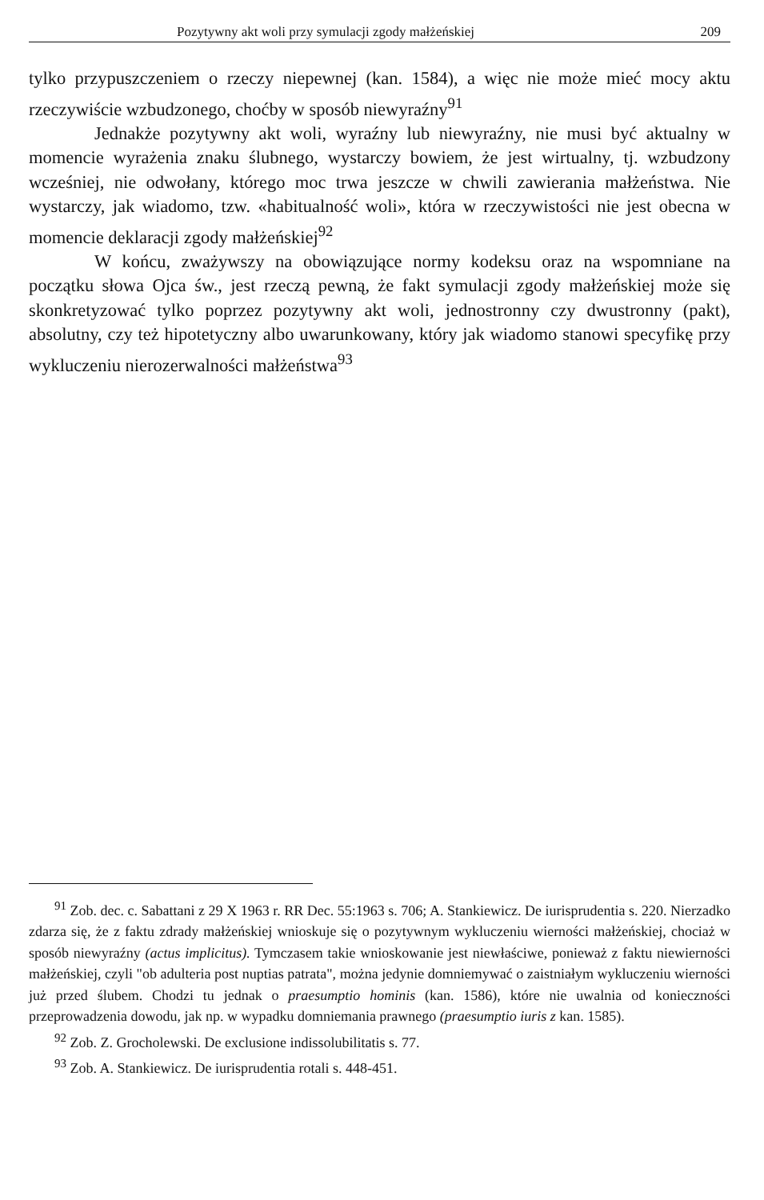Pozytywny akt woli przy symulacji zgody małżeńskiej 209
tylko przypuszczeniem o rzeczy niepewnej (kan. 1584), a więc nie może mieć mocy aktu rzeczywiście wzbudzonego, choćby w sposób niewyraźny<sup>91</sup>
Jednakże pozytywny akt woli, wyraźny lub niewyraźny, nie musi być aktualny w momencie wyrażenia znaku ślubnego, wystarczy bowiem, że jest wirtualny, tj. wzbudzony wcześniej, nie odwołany, którego moc trwa jeszcze w chwili zawierania małżeństwa. Nie wystarczy, jak wiadomo, tzw. «habitualność woli», która w rzeczywistości nie jest obecna w momencie deklaracji zgody małżeńskiej<sup>92</sup>
W końcu, zważywszy na obowiązujące normy kodeksu oraz na wspomniane na początku słowa Ojca św., jest rzeczą pewną, że fakt symulacji zgody małżeńskiej może się skonkretyzować tylko poprzez pozytywny akt woli, jednostronny czy dwustronny (pakt), absolutny, czy też hipotetyczny albo uwarunkowany, który jak wiadomo stanowi specyfikę przy wykluczeniu nierozerwalności małżeństwa<sup>93</sup>
<sup>91</sup> Zob. dec. c. Sabattani z 29 X 1963 r. RR Dec. 55:1963 s. 706; A. Stankiewicz. De iurisprudentia s. 220. Nierzadko zdarza się, że z faktu zdrady małżeńskiej wnioskuje się o pozytywnym wykluczeniu wierności małżeńskiej, chociaż w sposób niewyraźny (actus implicitus). Tymczasem takie wnioskowanie jest niewłaściwe, ponieważ z faktu niewierności małżeńskiej, czyli "ob adulteria post nuptias patrata", można jedynie domniemywać o zaistniałym wykluczeniu wierności już przed ślubem. Chodzi tu jednak o praesumptio hominis (kan. 1586), które nie uwalnia od konieczności przeprowadzenia dowodu, jak np. w wypadku domniemania prawnego (praesumptio iuris z kan. 1585).
<sup>92</sup> Zob. Z. Grocholewski. De exclusione indissolubilitatis s. 77.
<sup>93</sup> Zob. A. Stankiewicz. De iurisprudentia rotali s. 448-451.